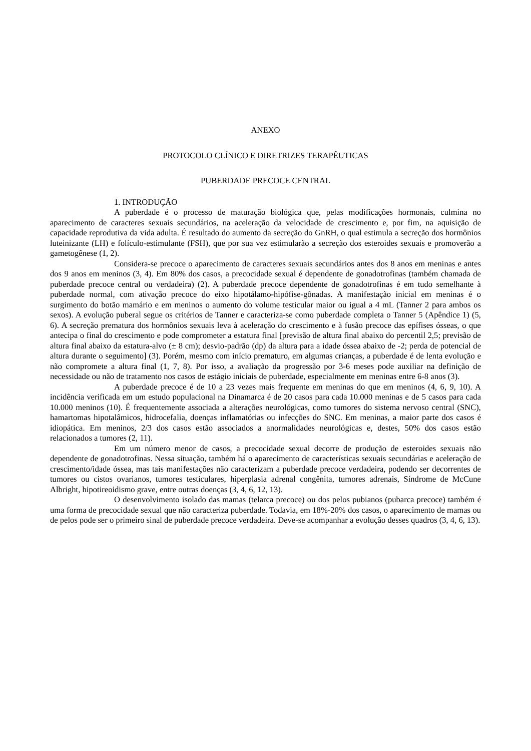ANEXO
PROTOCOLO CLÍNICO E DIRETRIZES TERAPÊUTICAS
PUBERDADE PRECOCE CENTRAL
1. INTRODUÇÃO
A puberdade é o processo de maturação biológica que, pelas modificações hormonais, culmina no aparecimento de caracteres sexuais secundários, na aceleração da velocidade de crescimento e, por fim, na aquisição de capacidade reprodutiva da vida adulta. É resultado do aumento da secreção do GnRH, o qual estimula a secreção dos hormônios luteinizante (LH) e folículo-estimulante (FSH), que por sua vez estimularão a secreção dos esteroides sexuais e promoverão a gametogênese (1, 2).
Considera-se precoce o aparecimento de caracteres sexuais secundários antes dos 8 anos em meninas e antes dos 9 anos em meninos (3, 4). Em 80% dos casos, a precocidade sexual é dependente de gonadotrofinas (também chamada de puberdade precoce central ou verdadeira) (2). A puberdade precoce dependente de gonadotrofinas é em tudo semelhante à puberdade normal, com ativação precoce do eixo hipotálamo-hipófise-gônadas. A manifestação inicial em meninas é o surgimento do botão mamário e em meninos o aumento do volume testicular maior ou igual a 4 mL (Tanner 2 para ambos os sexos). A evolução puberal segue os critérios de Tanner e caracteriza-se como puberdade completa o Tanner 5 (Apêndice 1) (5, 6). A secreção prematura dos hormônios sexuais leva à aceleração do crescimento e à fusão precoce das epífises ósseas, o que antecipa o final do crescimento e pode comprometer a estatura final [previsão de altura final abaixo do percentil 2,5; previsão de altura final abaixo da estatura-alvo (± 8 cm); desvio-padrão (dp) da altura para a idade óssea abaixo de -2; perda de potencial de altura durante o seguimento] (3). Porém, mesmo com início prematuro, em algumas crianças, a puberdade é de lenta evolução e não compromete a altura final (1, 7, 8). Por isso, a avaliação da progressão por 3-6 meses pode auxiliar na definição de necessidade ou não de tratamento nos casos de estágio iniciais de puberdade, especialmente em meninas entre 6-8 anos (3).
A puberdade precoce é de 10 a 23 vezes mais frequente em meninas do que em meninos (4, 6, 9, 10). A incidência verificada em um estudo populacional na Dinamarca é de 20 casos para cada 10.000 meninas e de 5 casos para cada 10.000 meninos (10). É frequentemente associada a alterações neurológicas, como tumores do sistema nervoso central (SNC), hamartomas hipotalâmicos, hidrocefalia, doenças inflamatórias ou infecções do SNC. Em meninas, a maior parte dos casos é idiopática. Em meninos, 2/3 dos casos estão associados a anormalidades neurológicas e, destes, 50% dos casos estão relacionados a tumores (2, 11).
Em um número menor de casos, a precocidade sexual decorre de produção de esteroides sexuais não dependente de gonadotrofinas. Nessa situação, também há o aparecimento de características sexuais secundárias e aceleração de crescimento/idade óssea, mas tais manifestações não caracterizam a puberdade precoce verdadeira, podendo ser decorrentes de tumores ou cistos ovarianos, tumores testiculares, hiperplasia adrenal congênita, tumores adrenais, Síndrome de McCune Albright, hipotireoidismo grave, entre outras doenças (3, 4, 6, 12, 13).
O desenvolvimento isolado das mamas (telarca precoce) ou dos pelos pubianos (pubarca precoce) também é uma forma de precocidade sexual que não caracteriza puberdade. Todavia, em 18%-20% dos casos, o aparecimento de mamas ou de pelos pode ser o primeiro sinal de puberdade precoce verdadeira. Deve-se acompanhar a evolução desses quadros (3, 4, 6, 13).